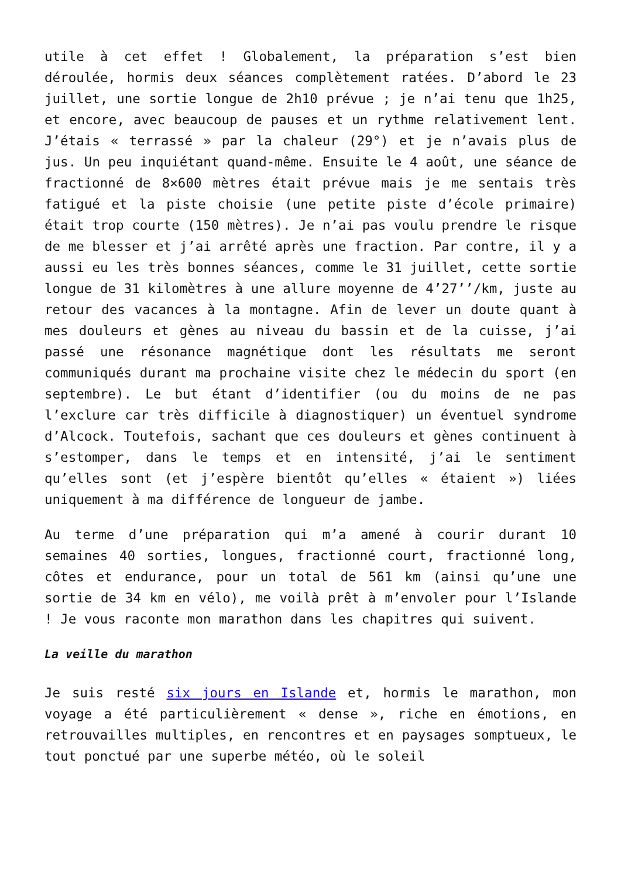utile à cet effet ! Globalement, la préparation s’est bien déroulée, hormis deux séances complètement ratées. D’abord le 23 juillet, une sortie longue de 2h10 prévue ; je n’ai tenu que 1h25, et encore, avec beaucoup de pauses et un rythme relativement lent. J’étais « terrassé » par la chaleur (29°) et je n’avais plus de jus. Un peu inquiétant quand-même. Ensuite le 4 août, une séance de fractionné de 8×600 mètres était prévue mais je me sentais très fatigué et la piste choisie (une petite piste d’école primaire) était trop courte (150 mètres). Je n’ai pas voulu prendre le risque de me blesser et j’ai arrêté après une fraction. Par contre, il y a aussi eu les très bonnes séances, comme le 31 juillet, cette sortie longue de 31 kilomètres à une allure moyenne de 4’27’’/km, juste au retour des vacances à la montagne. Afin de lever un doute quant à mes douleurs et gènes au niveau du bassin et de la cuisse, j’ai passé une résonance magnétique dont les résultats me seront communiqués durant ma prochaine visite chez le médecin du sport (en septembre). Le but étant d’identifier (ou du moins de ne pas l’exclure car très difficile à diagnostiquer) un éventuel syndrome d’Alcock. Toutefois, sachant que ces douleurs et gènes continuent à s’estomper, dans le temps et en intensité, j’ai le sentiment qu’elles sont (et j’espère bientôt qu’elles « étaient ») liées uniquement à ma différence de longueur de jambe.
Au terme d’une préparation qui m’a amené à courir durant 10 semaines 40 sorties, longues, fractionné court, fractionné long, côtes et endurance, pour un total de 561 km (ainsi qu’une une sortie de 34 km en vélo), me voilà prêt à m’envoler pour l’Islande ! Je vous raconte mon marathon dans les chapitres qui suivent.
La veille du marathon
Je suis resté six jours en Islande et, hormis le marathon, mon voyage a été particulièrement « dense », riche en émotions, en retrouvailles multiples, en rencontres et en paysages somptueux, le tout ponctué par une superbe météo, où le soleil